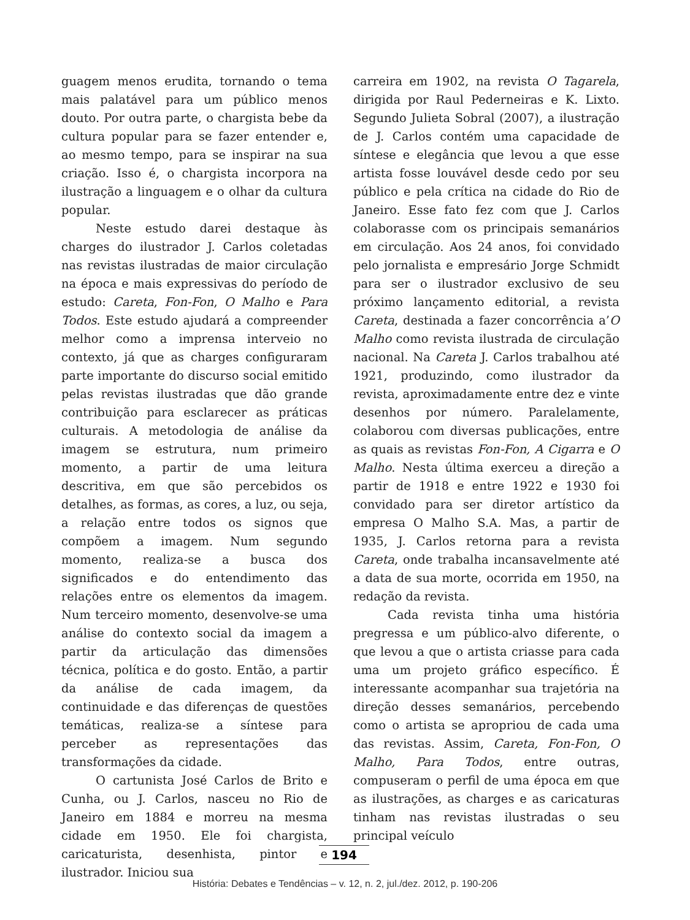guagem menos erudita, tornando o tema mais palatável para um público menos douto. Por outra parte, o chargista bebe da cultura popular para se fazer entender e, ao mesmo tempo, para se inspirar na sua criação. Isso é, o chargista incorpora na ilustração a linguagem e o olhar da cultura popular.
Neste estudo darei destaque às charges do ilustrador J. Carlos coletadas nas revistas ilustradas de maior circulação na época e mais expressivas do período de estudo: Careta, Fon-Fon, O Malho e Para Todos. Este estudo ajudará a compreender melhor como a imprensa interveio no contexto, já que as charges configuraram parte importante do discurso social emitido pelas revistas ilustradas que dão grande contribuição para esclarecer as práticas culturais. A metodologia de análise da imagem se estrutura, num primeiro momento, a partir de uma leitura descritiva, em que são percebidos os detalhes, as formas, as cores, a luz, ou seja, a relação entre todos os signos que compõem a imagem. Num segundo momento, realiza-se a busca dos significados e do entendimento das relações entre os elementos da imagem. Num terceiro momento, desenvolve-se uma análise do contexto social da imagem a partir da articulação das dimensões técnica, política e do gosto. Então, a partir da análise de cada imagem, da continuidade e das diferenças de questões temáticas, realiza-se a síntese para perceber as representações das transformações da cidade.
O cartunista José Carlos de Brito e Cunha, ou J. Carlos, nasceu no Rio de Janeiro em 1884 e morreu na mesma cidade em 1950. Ele foi chargista, caricaturista, desenhista, pintor e ilustrador. Iniciou sua
carreira em 1902, na revista O Tagarela, dirigida por Raul Pederneiras e K. Lixto. Segundo Julieta Sobral (2007), a ilustração de J. Carlos contém uma capacidade de síntese e elegância que levou a que esse artista fosse louvável desde cedo por seu público e pela crítica na cidade do Rio de Janeiro. Esse fato fez com que J. Carlos colaborasse com os principais semanários em circulação. Aos 24 anos, foi convidado pelo jornalista e empresário Jorge Schmidt para ser o ilustrador exclusivo de seu próximo lançamento editorial, a revista Careta, destinada a fazer concorrência a’O Malho como revista ilustrada de circulação nacional. Na Careta J. Carlos trabalhou até 1921, produzindo, como ilustrador da revista, aproximadamente entre dez e vinte desenhos por número. Paralelamente, colaborou com diversas publicações, entre as quais as revistas Fon-Fon, A Cigarra e O Malho. Nesta última exerceu a direção a partir de 1918 e entre 1922 e 1930 foi convidado para ser diretor artístico da empresa O Malho S.A. Mas, a partir de 1935, J. Carlos retorna para a revista Careta, onde trabalha incansavelmente até a data de sua morte, ocorrida em 1950, na redação da revista.
Cada revista tinha uma história pregressa e um público-alvo diferente, o que levou a que o artista criasse para cada uma um projeto gráfico específico. É interessante acompanhar sua trajetória na direção desses semanários, percebendo como o artista se apropriou de cada uma das revistas. Assim, Careta, Fon-Fon, O Malho, Para Todos, entre outras, compuseram o perfil de uma época em que as ilustrações, as charges e as caricaturas tinham nas revistas ilustradas o seu principal veículo
194
História: Debates e Tendências – v. 12, n. 2, jul./dez. 2012, p. 190-206